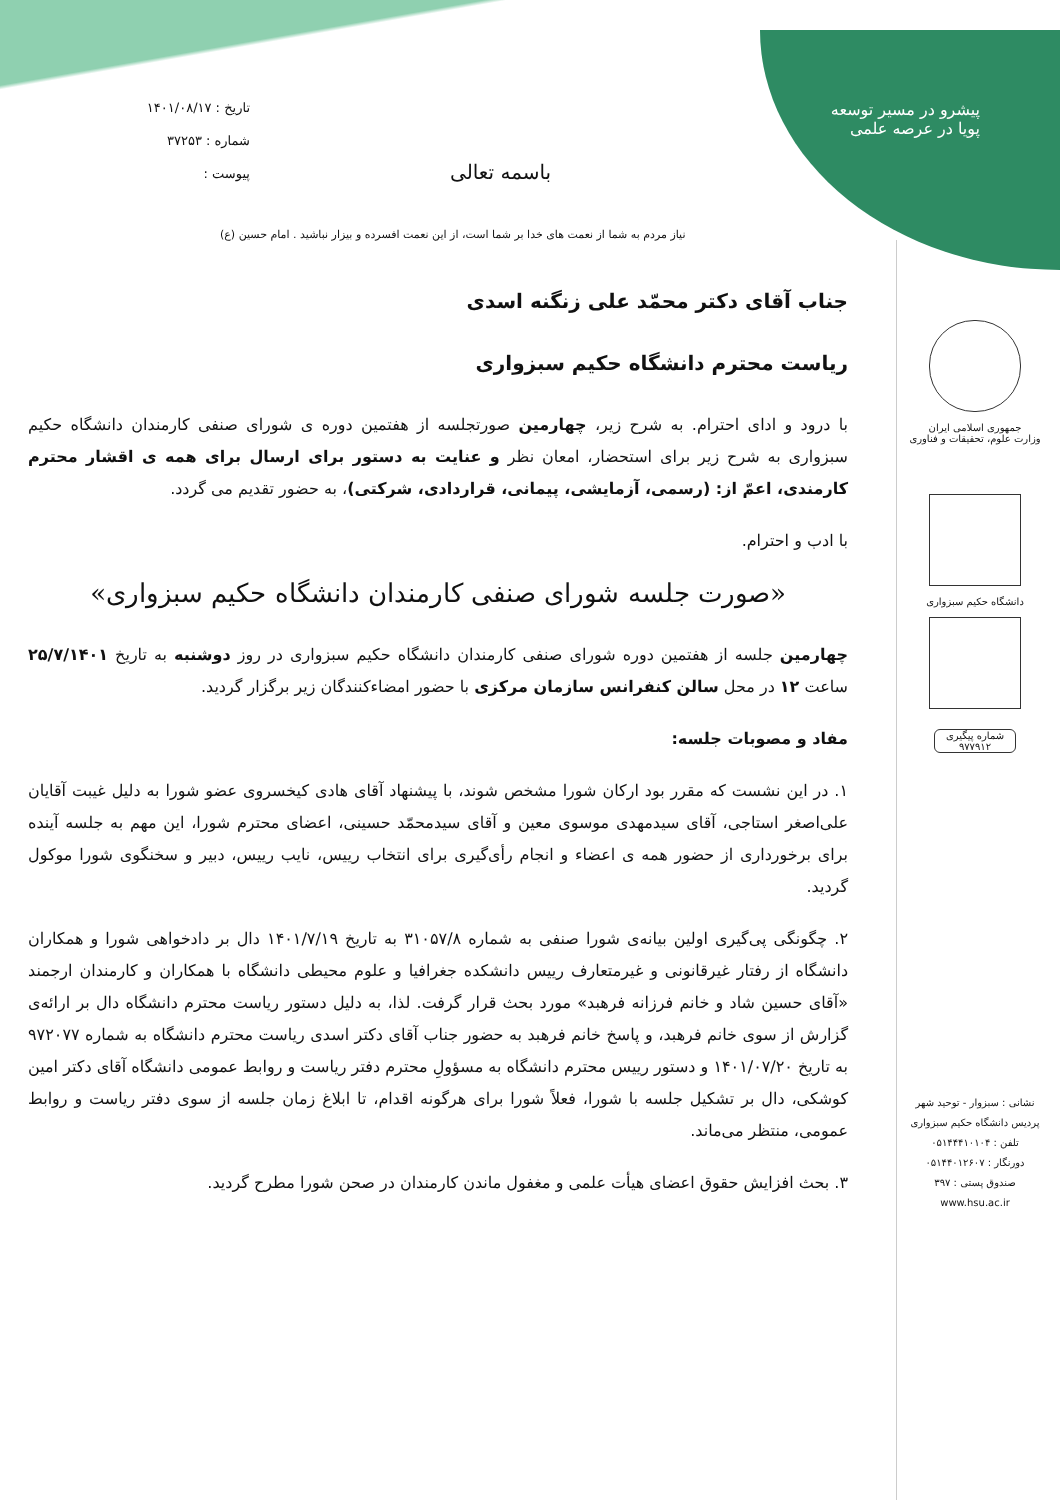پیشرو در مسیر توسعه
پویا در عرصه علمی
تاریخ : ۱۴۰۱/۰۸/۱۷
شماره : ۳۷۲۵۳
پیوست :
باسمه تعالی
نیاز مردم به شما از نعمت های خدا بر شما است، از این نعمت افسرده و بیزار نباشید . امام حسین (ع)
جمهوری اسلامی ایران
وزارت علوم، تحقیقات و فناوری
دانشگاه حکیم سبزواری
شماره پیگیری
۹۷۷۹۱۲
نشانی : سبزوار - توحید شهر
پردیس دانشگاه حکیم سبزواری
تلفن : ۰۵۱۴۴۴۱۰۱۰۴
دورنگار : ۰۵۱۴۴۰۱۲۶۰۷
صندوق پستی : ۳۹۷
www.hsu.ac.ir
جناب آقای دکتر محمّد علی زنگنه اسدی
ریاست محترم دانشگاه حکیم سبزواری
با درود و ادای احترام. به شرح زیر، چهارمین صورتجلسه از هفتمین دوره ی شورای صنفی کارمندان دانشگاه حکیم سبزواری به شرح زیر برای استحضار، امعان نظر و عنایت به دستور برای ارسال برای همه ی اقشار محترم کارمندی، اعمّ از: (رسمی، آزمایشی، پیمانی، قراردادی، شرکتی)، به حضور تقدیم می گردد.
با ادب و احترام.
«صورت جلسه شورای صنفی کارمندان دانشگاه حکیم سبزواری»
چهارمین جلسه از هفتمین دوره شورای صنفی کارمندان دانشگاه حکیم سبزواری در روز دوشنبه به تاریخ ۲۵/۷/۱۴۰۱ ساعت ۱۲ در محل سالن کنفرانس سازمان مرکزی با حضور امضاءکنندگان زیر برگزار گردید.
مفاد و مصوبات جلسه:
۱. در این نشست که مقرر بود ارکان شورا مشخص شوند، با پیشنهاد آقای هادی کیخسروی عضو شورا به دلیل غیبت آقایان علی‌اصغر استاجی، آقای سیدمهدی موسوی معین و آقای سیدمحمّد حسینی، اعضای محترم شورا، این مهم به جلسه آینده برای برخورداری از حضور همه ی اعضاء و انجام رأی‌گیری برای انتخاب رییس، نایب رییس، دبیر و سخنگوی شورا موکول گردید.
۲. چگونگی پی‌گیری اولین بیانه‌ی شورا صنفی به شماره ۳۱۰۵۷/۸ به تاریخ ۱۴۰۱/۷/۱۹ دال بر دادخواهی شورا و همکاران دانشگاه از رفتار غیرقانونی و غیرمتعارف رییس دانشکده جغرافیا و علوم محیطی دانشگاه با همکاران و کارمندان ارجمند «آقای حسین شاد و خانم فرزانه فرهبد» مورد بحث قرار گرفت. لذا، به دلیل دستور ریاست محترم دانشگاه دال بر ارائه‌ی گزارش از سوی خانم فرهبد، و پاسخ خانم فرهبد به حضور جناب آقای دکتر اسدی ریاست محترم دانشگاه به شماره ۹۷۲۰۷۷ به تاریخ ۱۴۰۱/۰۷/۲۰ و دستور رییس محترم دانشگاه به مسؤولِ محترم دفتر ریاست و روابط عمومی دانشگاه آقای دکتر امین کوشکی، دال بر تشکیل جلسه با شورا، فعلاً شورا برای هرگونه اقدام، تا ابلاغ زمان جلسه از سوی دفتر ریاست و روابط عمومی، منتظر می‌ماند.
۳. بحث افزایش حقوق اعضای هیأت علمی و مغفول ماندن کارمندان در صحن شورا مطرح گردید.